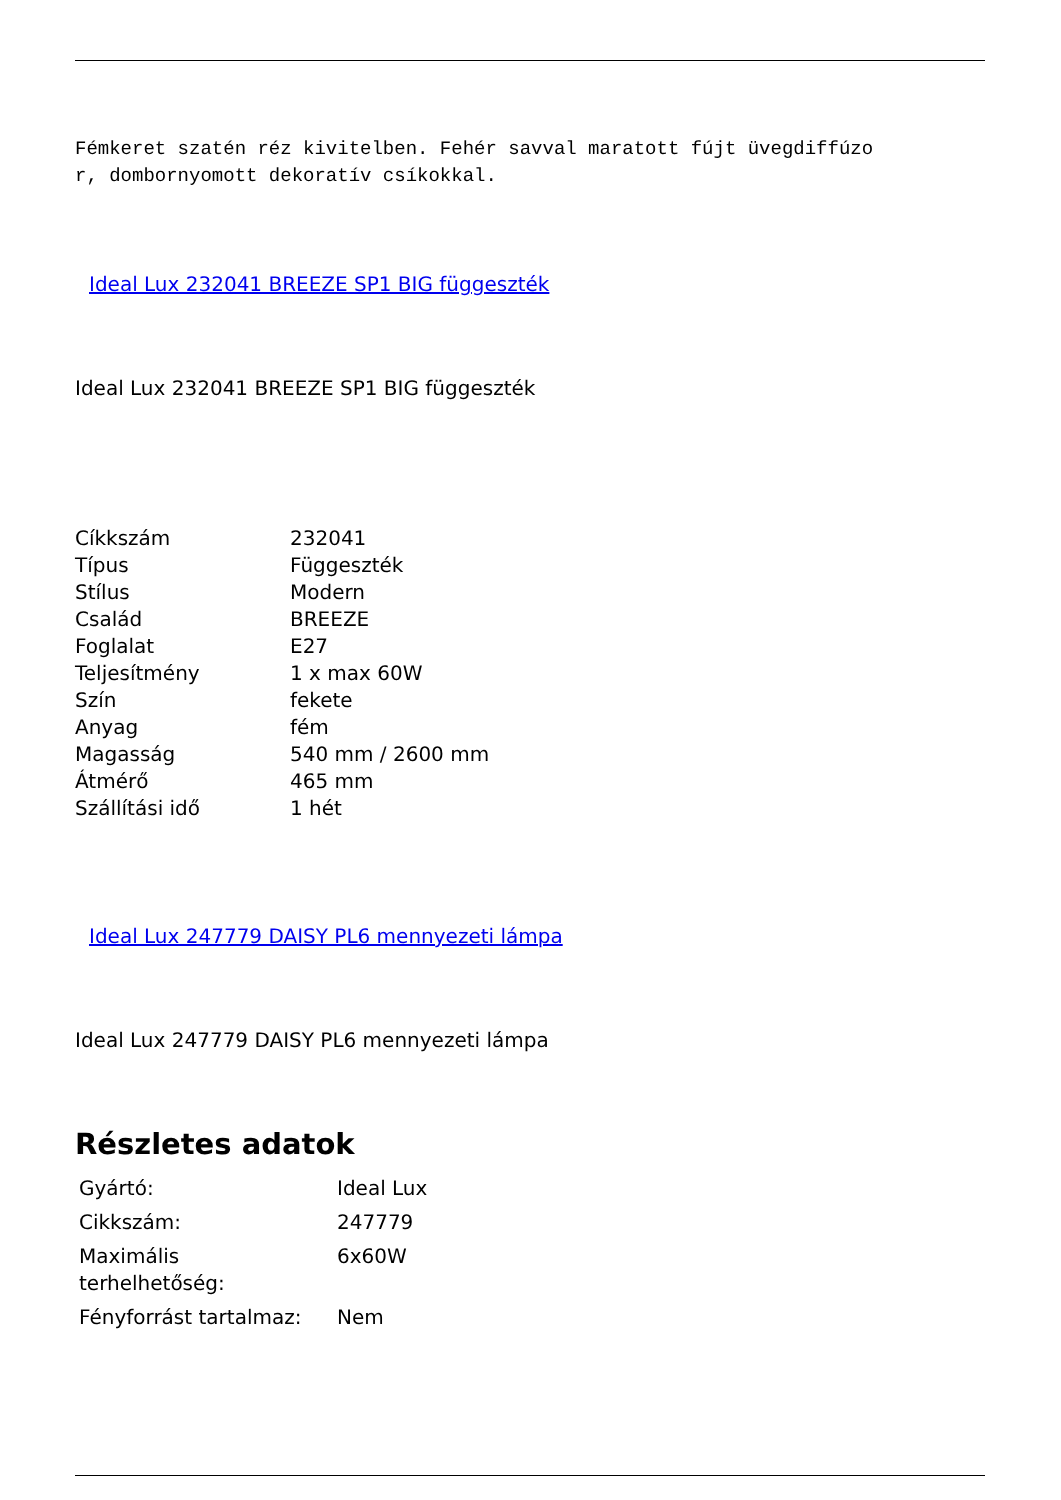Fémkeret szatén réz kivitelben. Fehér savval maratott fújt üvegdiffúzo
r, dombornyomott dekoratív csíkokkal.
Ideal Lux 232041 BREEZE SP1 BIG függeszték
Ideal Lux 232041 BREEZE SP1 BIG függeszték
| Cíkkszám | 232041 |
| Típus | Függeszték |
| Stílus | Modern |
| Család | BREEZE |
| Foglalat | E27 |
| Teljesítmény | 1 x max 60W |
| Szín | fekete |
| Anyag | fém |
| Magasság | 540 mm / 2600 mm |
| Átmérő | 465 mm |
| Szállítási idő | 1 hét |
Ideal Lux 247779 DAISY PL6 mennyezeti lámpa
Ideal Lux 247779 DAISY PL6 mennyezeti lámpa
Részletes adatok
| Gyártó: | Ideal Lux |
| Cikkszám: | 247779 |
| Maximális terhelhetőség: | 6x60W |
| Fényforrást tartalmaz: | Nem |